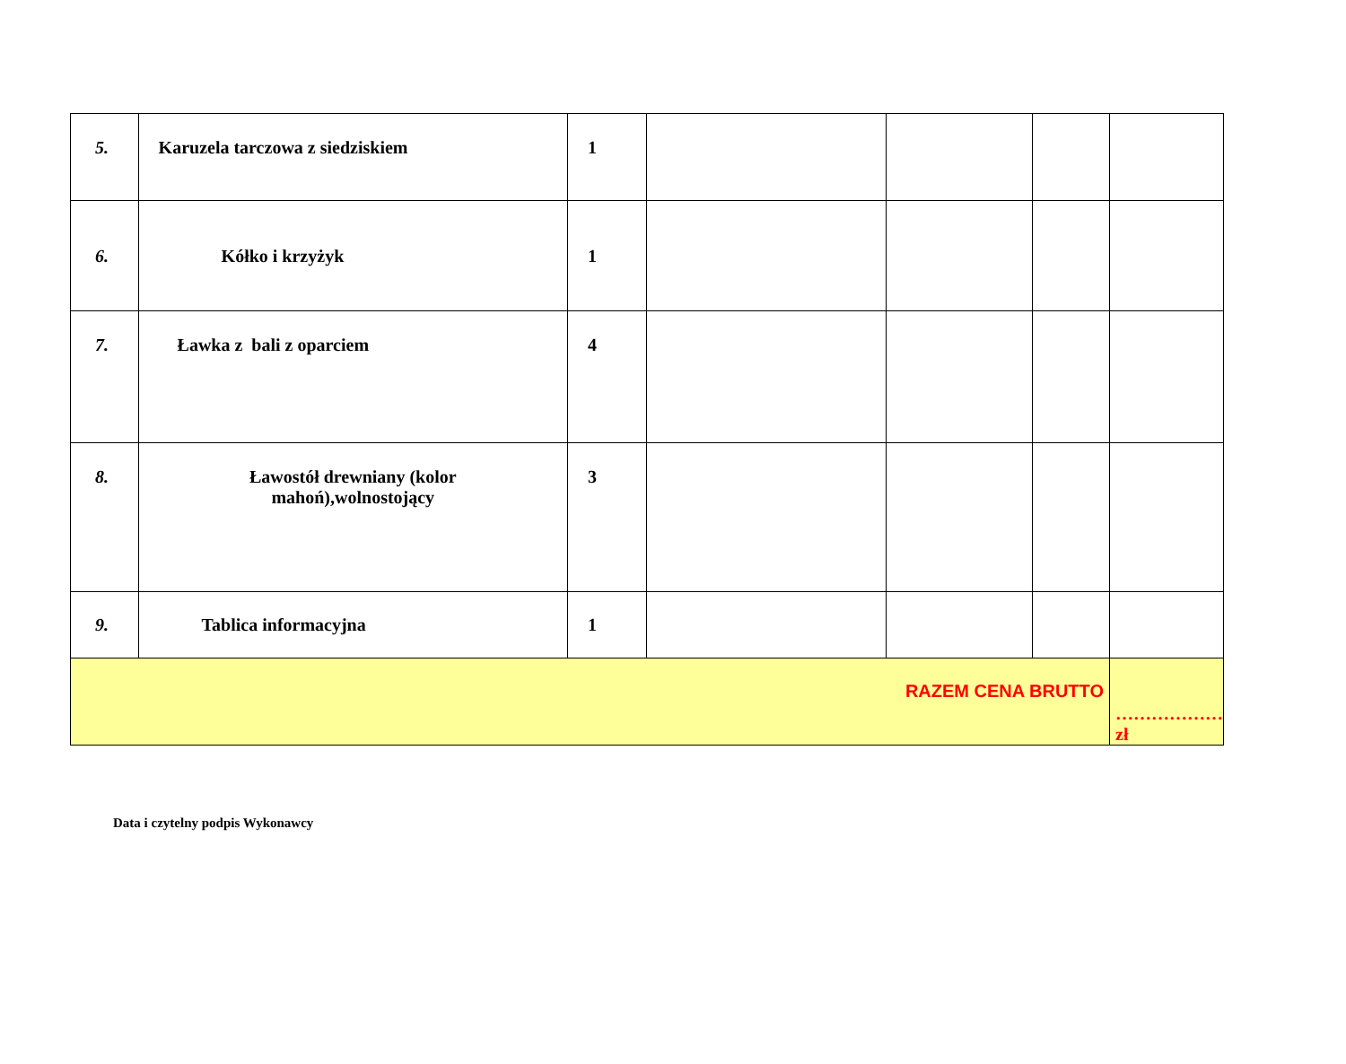| 5. | Karuzela tarczowa z siedziskiem | 1 | | | | |
| 6. | Kółko i krzyżyk | 1 | | | | |
| 7. | Ławka z bali z oparciem | 4 | | | | |
| 8. | Ławostół drewniany (kolor mahoń),wolnostojący | 3 | | | | |
| 9. | Tablica informacyjna | 1 | | | | |
| RAZEM CENA BRUTTO | | | | | | ………………zł |
Data i czytelny podpis Wykonawcy